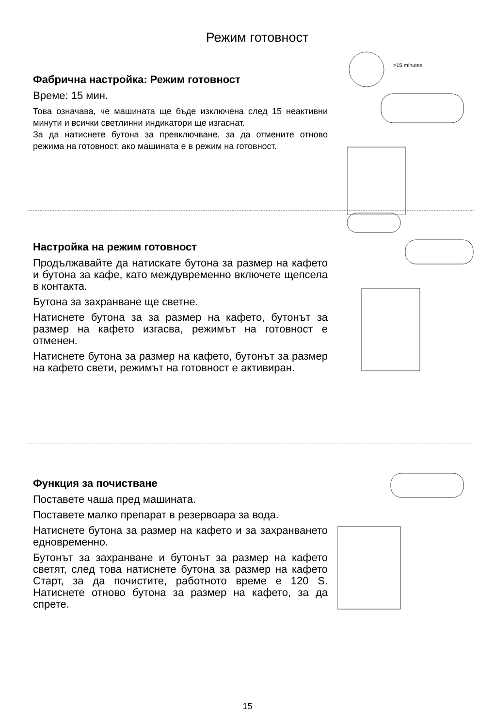Режим готовност
Фабрична настройка: Режим готовност
Време: 15 мин.
Това означава, че машината ще бъде изключена след 15 неактивни минути и всички светлинни индикатори ще изгаснат.
За да натиснете бутона за превключване, за да отмените отново режима на готовност, ако машината е в режим на готовност.
>15 minutes
Настройка на режим готовност
Продължавайте да натискате бутона за размер на кафето и бутона за кафе, като междувременно включете щепсела в контакта.
Бутона за захранване ще светне.
Натиснете бутона за за размер на кафето, бутонът за размер на кафето изгасва, режимът на готовност е отменен.
Натиснете бутона за размер на кафето, бутонът за размер на кафето свети, режимът на готовност е активиран.
Функция за почистване
Поставете чаша пред машината.
Поставете малко препарат в резервоара за вода.
Натиснете бутона за размер на кафето и за захранването едновременно.
Бутонът за захранване и бутонът за размер на кафето светят, след това натиснете бутона за размер на кафето Старт, за да почистите, работното време е 120 S. Натиснете отново бутона за размер на кафето, за да спрете.
15